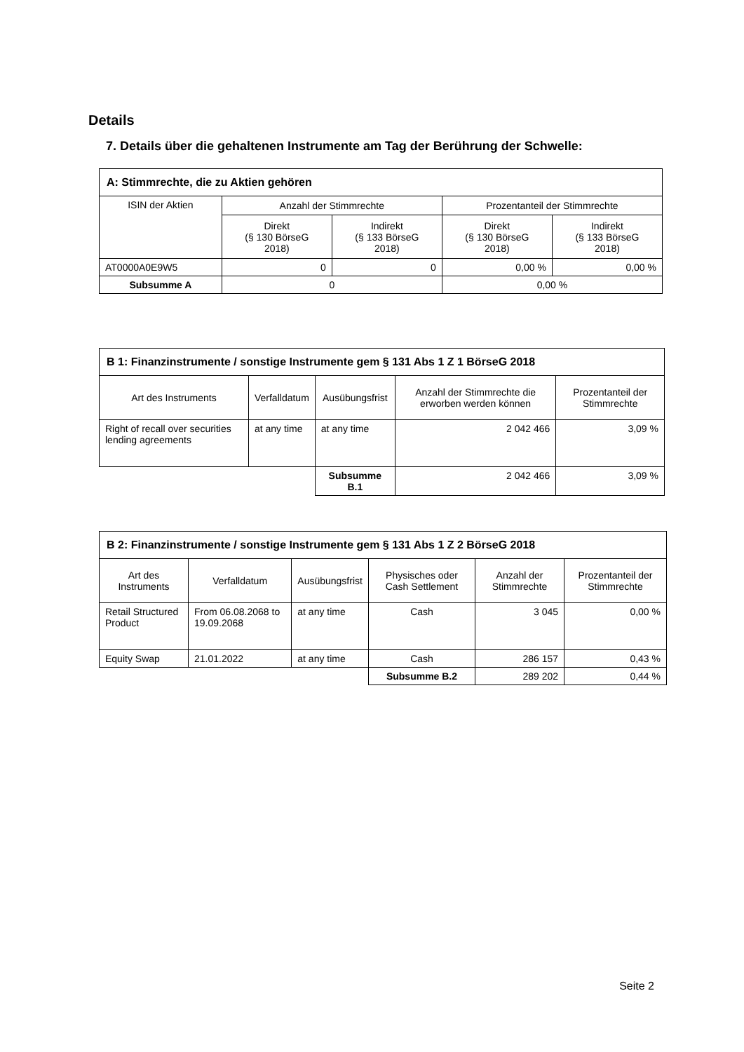Details
7. Details über die gehaltenen Instrumente am Tag der Berührung der Schwelle:
| A: Stimmrechte, die zu Aktien gehören | | | | |
| ISIN der Aktien | Anzahl der Stimmrechte | | Prozentanteil der Stimmrechte | |
| | Direkt (§ 130 BörseG 2018) | Indirekt (§ 133 BörseG 2018) | Direkt (§ 130 BörseG 2018) | Indirekt (§ 133 BörseG 2018) |
| AT0000A0E9W5 | 0 | 0 | 0,00 % | 0,00 % |
| Subsumme A | 0 | | 0,00 % | |
| B 1: Finanzinstrumente / sonstige Instrumente gem § 131 Abs 1 Z 1 BörseG 2018 | | | | |
| Art des Instruments | Verfalldatum | Ausübungsfrist | Anzahl der Stimmrechte die erworben werden können | Prozentanteil der Stimmrechte |
| Right of recall over securities lending agreements | at any time | at any time | 2 042 466 | 3,09 % |
| | | Subsumme B.1 | 2 042 466 | 3,09 % |
| B 2: Finanzinstrumente / sonstige Instrumente gem § 131 Abs 1 Z 2 BörseG 2018 | | | | | |
| Art des Instruments | Verfalldatum | Ausübungsfrist | Physisches oder Cash Settlement | Anzahl der Stimmrechte | Prozentanteil der Stimmrechte |
| Retail Structured Product | From 06.08.2068 to 19.09.2068 | at any time | Cash | 3 045 | 0,00 % |
| Equity Swap | 21.01.2022 | at any time | Cash | 286 157 | 0,43 % |
| | | | Subsumme B.2 | 289 202 | 0,44 % |
Seite 2